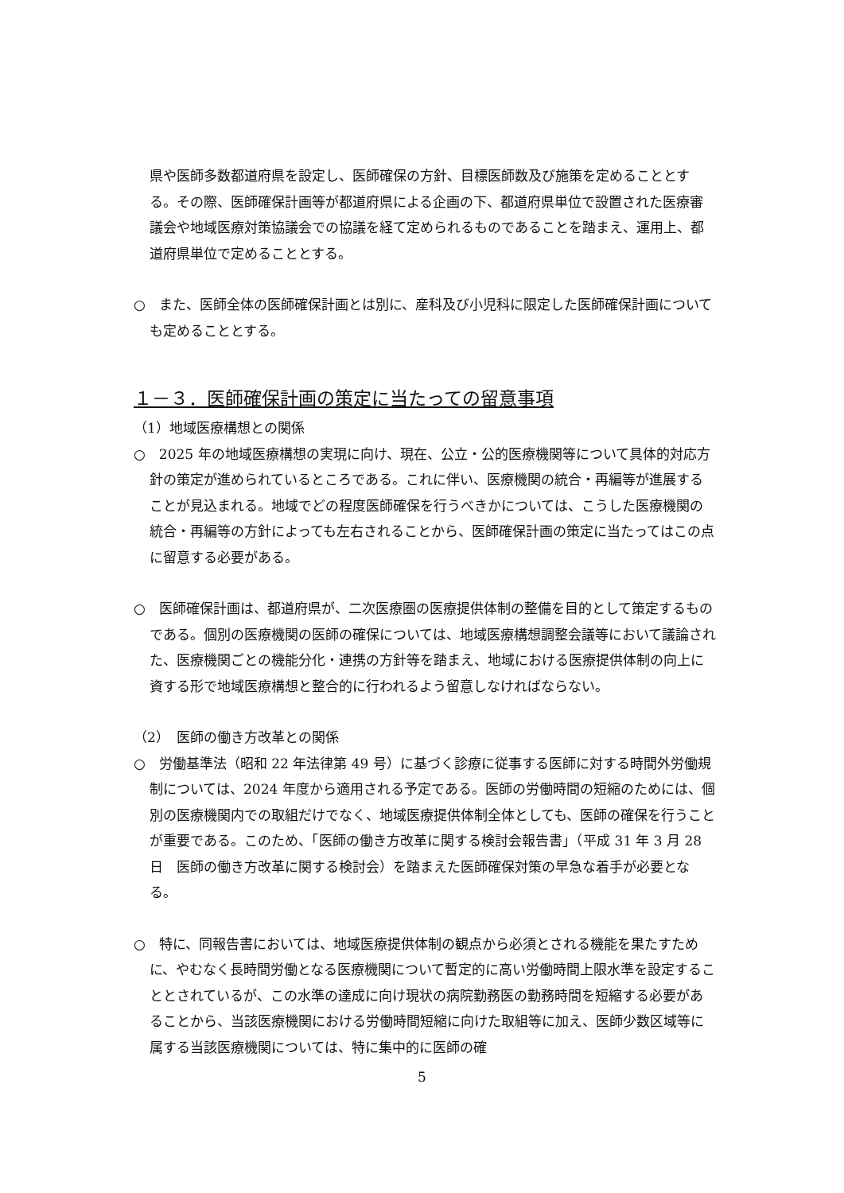県や医師多数都道府県を設定し、医師確保の方針、目標医師数及び施策を定めることとする。その際、医師確保計画等が都道府県による企画の下、都道府県単位で設置された医療審議会や地域医療対策協議会での協議を経て定められるものであることを踏まえ、運用上、都道府県単位で定めることとする。
○　また、医師全体の医師確保計画とは別に、産科及び小児科に限定した医師確保計画についても定めることとする。
１－３．医師確保計画の策定に当たっての留意事項
（1）地域医療構想との関係
○　2025 年の地域医療構想の実現に向け、現在、公立・公的医療機関等について具体的対応方針の策定が進められているところである。これに伴い、医療機関の統合・再編等が進展することが見込まれる。地域でどの程度医師確保を行うべきかについては、こうした医療機関の統合・再編等の方針によっても左右されることから、医師確保計画の策定に当たってはこの点に留意する必要がある。
○　医師確保計画は、都道府県が、二次医療圏の医療提供体制の整備を目的として策定するものである。個別の医療機関の医師の確保については、地域医療構想調整会議等において議論された、医療機関ごとの機能分化・連携の方針等を踏まえ、地域における医療提供体制の向上に資する形で地域医療構想と整合的に行われるよう留意しなければならない。
（2）　医師の働き方改革との関係
○　労働基準法（昭和 22 年法律第 49 号）に基づく診療に従事する医師に対する時間外労働規制については、2024 年度から適用される予定である。医師の労働時間の短縮のためには、個別の医療機関内での取組だけでなく、地域医療提供体制全体としても、医師の確保を行うことが重要である。このため、「医師の働き方改革に関する検討会報告書」（平成 31 年 3 月 28 日　医師の働き方改革に関する検討会）を踏まえた医師確保対策の早急な着手が必要となる。
○　特に、同報告書においては、地域医療提供体制の観点から必須とされる機能を果たすために、やむなく長時間労働となる医療機関について暫定的に高い労働時間上限水準を設定することとされているが、この水準の達成に向け現状の病院勤務医の勤務時間を短縮する必要があることから、当該医療機関における労働時間短縮に向けた取組等に加え、医師少数区域等に属する当該医療機関については、特に集中的に医師の確
5